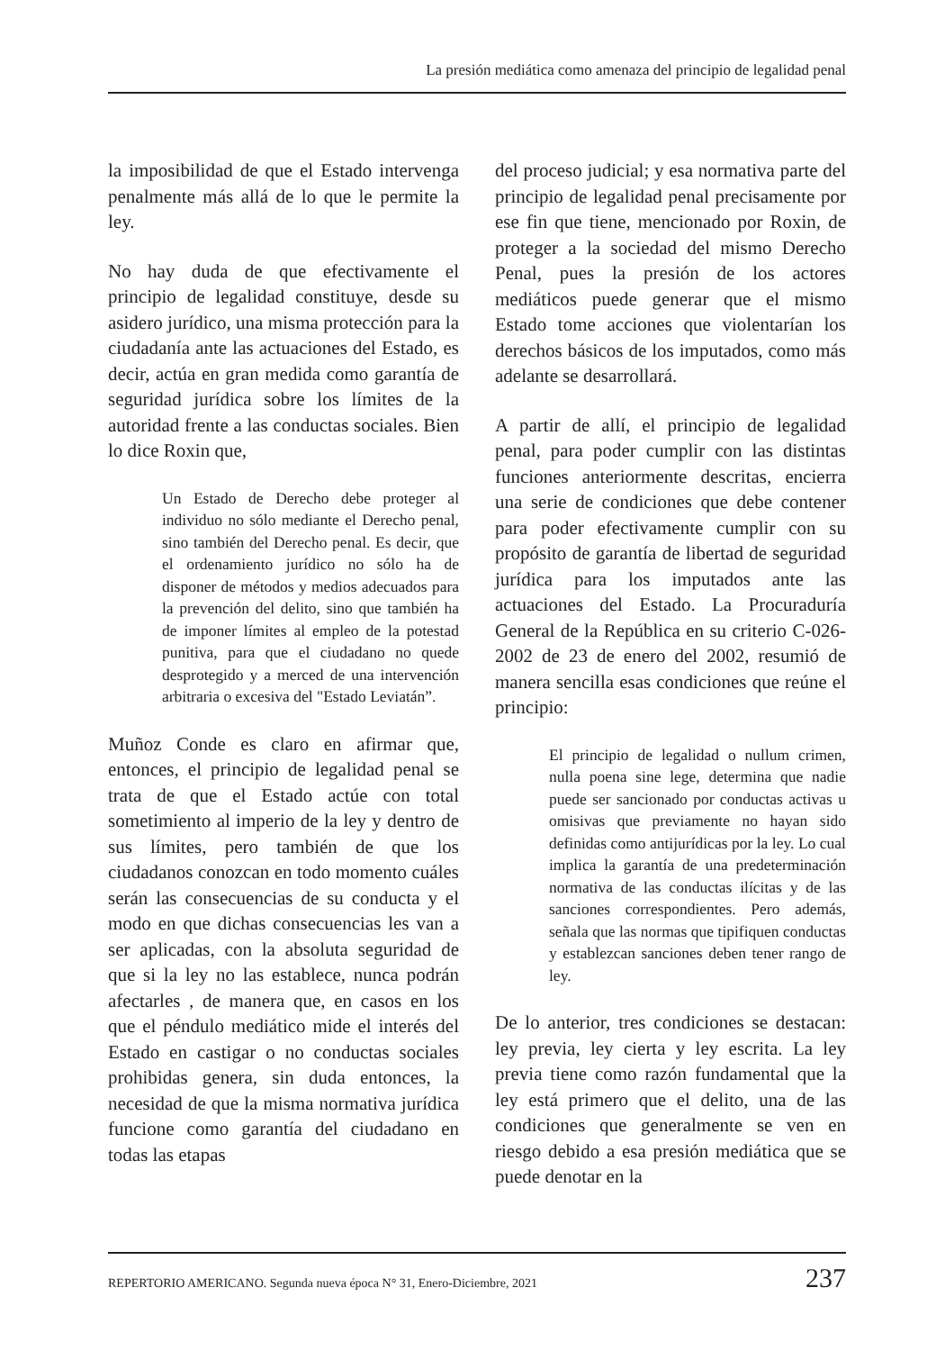La presión mediática como amenaza del principio de legalidad penal
la imposibilidad de que el Estado intervenga penalmente más allá de lo que le permite la ley.
No hay duda de que efectivamente el principio de legalidad constituye, desde su asidero jurídico, una misma protección para la ciudadanía ante las actuaciones del Estado, es decir, actúa en gran medida como garantía de seguridad jurídica sobre los límites de la autoridad frente a las conductas sociales. Bien lo dice Roxin que,
Un Estado de Derecho debe proteger al individuo no sólo mediante el Derecho penal, sino también del Derecho penal. Es decir, que el ordenamiento jurídico no sólo ha de disponer de métodos y medios adecuados para la prevención del delito, sino que también ha de imponer límites al empleo de la potestad punitiva, para que el ciudadano no quede desprotegido y a merced de una intervención arbitraria o excesiva del "Estado Leviatán”.
Muñoz Conde es claro en afirmar que, entonces, el principio de legalidad penal se trata de que el Estado actúe con total sometimiento al imperio de la ley y dentro de sus límites, pero también de que los ciudadanos conozcan en todo momento cuáles serán las consecuencias de su conducta y el modo en que dichas consecuencias les van a ser aplicadas, con la absoluta seguridad de que si la ley no las establece, nunca podrán afectarles , de manera que, en casos en los que el péndulo mediático mide el interés del Estado en castigar o no conductas sociales prohibidas genera, sin duda entonces, la necesidad de que la misma normativa jurídica funcione como garantía del ciudadano en todas las etapas
del proceso judicial; y esa normativa parte del principio de legalidad penal precisamente por ese fin que tiene, mencionado por Roxin, de proteger a la sociedad del mismo Derecho Penal, pues la presión de los actores mediáticos puede generar que el mismo Estado tome acciones que violentarían los derechos básicos de los imputados, como más adelante se desarrollará.
A partir de allí, el principio de legalidad penal, para poder cumplir con las distintas funciones anteriormente descritas, encierra una serie de condiciones que debe contener para poder efectivamente cumplir con su propósito de garantía de libertad de seguridad jurídica para los imputados ante las actuaciones del Estado. La Procuraduría General de la República en su criterio C-026-2002 de 23 de enero del 2002, resumió de manera sencilla esas condiciones que reúne el principio:
El principio de legalidad o nullum crimen, nulla poena sine lege, determina que nadie puede ser sancionado por conductas activas u omisivas que previamente no hayan sido definidas como antijurídicas por la ley. Lo cual implica la garantía de una predeterminación normativa de las conductas ilícitas y de las sanciones correspondientes. Pero además, señala que las normas que tipifiquen conductas y establezcan sanciones deben tener rango de ley.
De lo anterior, tres condiciones se destacan: ley previa, ley cierta y ley escrita. La ley previa tiene como razón fundamental que la ley está primero que el delito, una de las condiciones que generalmente se ven en riesgo debido a esa presión mediática que se puede denotar en la
REPERTORIO AMERICANO. Segunda nueva época N° 31, Enero-Diciembre, 2021 237